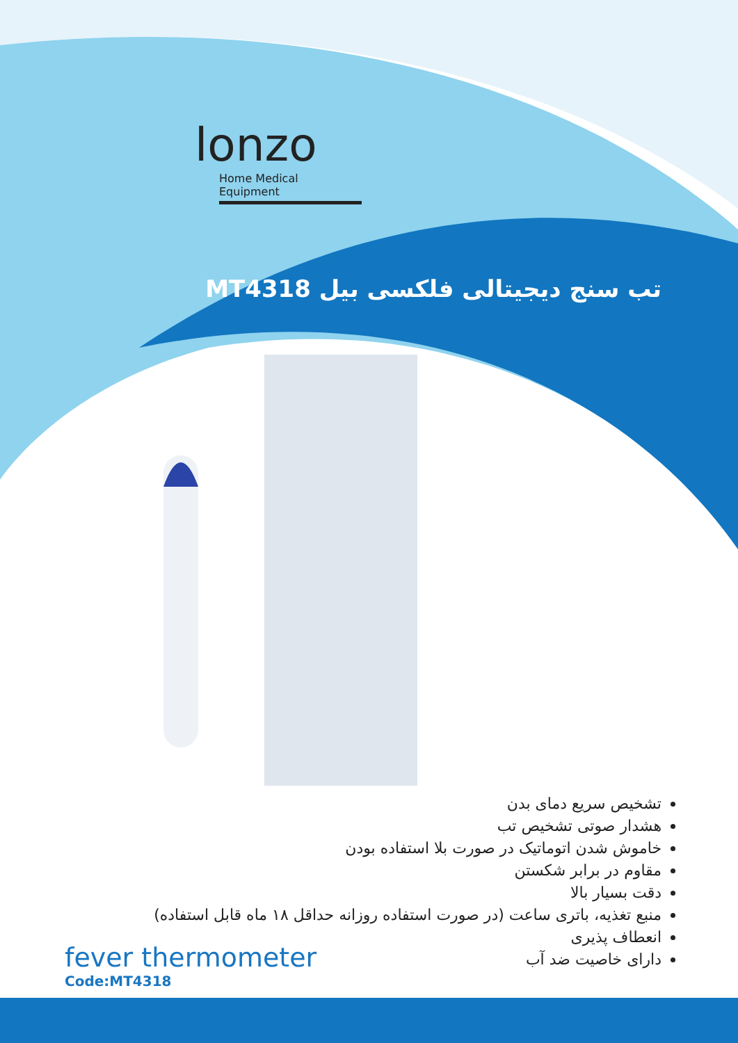lonzo
Home Medical Equipment
تب سنج دیجیتالی فلکسی بیل MT4318
تشخیص سریع دمای بدن
هشدار صوتی تشخیص تب
خاموش شدن اتوماتیک در صورت بلا استفاده بودن
مقاوم در برابر شکستن
دقت بسیار بالا
منبع تغذیه، باتری ساعت (در صورت استفاده روزانه حداقل ۱۸ ماه قابل استفاده)
انعطاف پذیری
دارای خاصیت ضد آب
fever thermometer
Code:MT4318